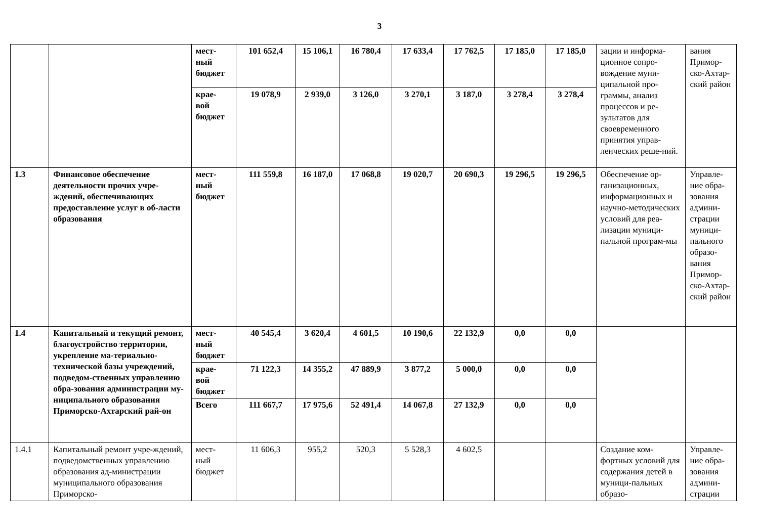3
| | | мест- ный бюджет | 101 652,4 | 15 106,1 | 16 780,4 | 17 633,4 | 17 762,5 | 17 185,0 | 17 185,0 | зации и информа-ционное сопро-вождение муни-ципальной про-граммы, анализ процессов и ре-зультатов для своевременного принятия управ-ленческих реше-ний. | вания Примор-ско-Ахтар-ский район |
| | | крае- вой бюджет | 19 078,9 | 2 939,0 | 3 126,0 | 3 270,1 | 3 187,0 | 3 278,4 | 3 278,4 | | |
| 1.3 | Финансовое обеспечение деятельности прочих учре-ждений, обеспечивающих предоставление услуг в об-ласти образования | мест- ный бюджет | 111 559,8 | 16 187,0 | 17 068,8 | 19 020,7 | 20 690,3 | 19 296,5 | 19 296,5 | Обеспечение ор-ганизационных, информационных и научно-методических условий для реа-лизации муници-пальной програм-мы | Управле-ние обра-зования админи-страции муници-пального образо-вания Примор-ско-Ахтар-ский район |
| 1.4 | Капитальный и текущий ремонт, благоустройство территории, укрепление ма-териально-технической базы учреждений, подведом-ственных управлению обра-зования администрации му-ниципального образования Приморско-Ахтарский рай-он | мест- ный бюджет | 40 545,4 | 3 620,4 | 4 601,5 | 10 190,6 | 22 132,9 | 0,0 | 0,0 | | |
| | | крае- вой бюджет | 71 122,3 | 14 355,2 | 47 889,9 | 3 877,2 | 5 000,0 | 0,0 | 0,0 | | |
| | | Всего | 111 667,7 | 17 975,6 | 52 491,4 | 14 067,8 | 27 132,9 | 0,0 | 0,0 | | |
| 1.4.1 | Капитальный ремонт учре-ждений, подведомственных управлению образования ад-министрации муниципального образования Приморско- | мест- ный бюджет | 11 606,3 | 955,2 | 520,3 | 5 528,3 | 4 602,5 | | | Создание ком-фортных условий для содержания детей в муници-пальных образо- | Управле-ние обра-зования админи-страции |